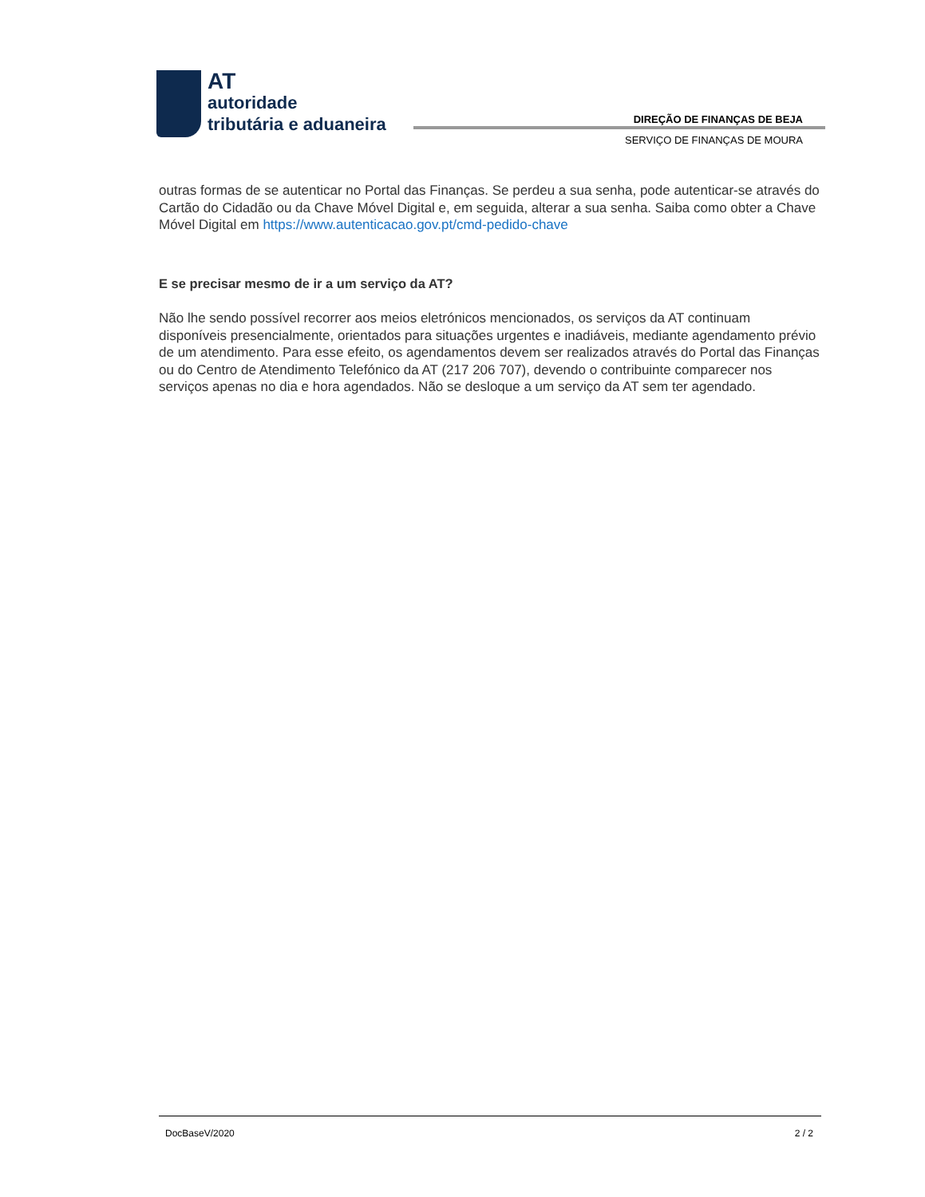AT
autoridade
tributária e aduaneira
DIREÇÃO DE FINANÇAS DE BEJA
SERVIÇO DE FINANÇAS DE MOURA
outras formas de se autenticar no Portal das Finanças. Se perdeu a sua senha, pode autenticar-se através do Cartão do Cidadão ou da Chave Móvel Digital e, em seguida, alterar a sua senha. Saiba como obter a Chave Móvel Digital em https://www.autenticacao.gov.pt/cmd-pedido-chave
E se precisar mesmo de ir a um serviço da AT?
Não lhe sendo possível recorrer aos meios eletrónicos mencionados, os serviços da AT continuam disponíveis presencialmente, orientados para situações urgentes e inadiáveis, mediante agendamento prévio de um atendimento. Para esse efeito, os agendamentos devem ser realizados através do Portal das Finanças ou do Centro de Atendimento Telefónico da AT (217 206 707), devendo o contribuinte comparecer nos serviços apenas no dia e hora agendados. Não se desloque a um serviço da AT sem ter agendado.
DocBaseV/2020 2 / 2